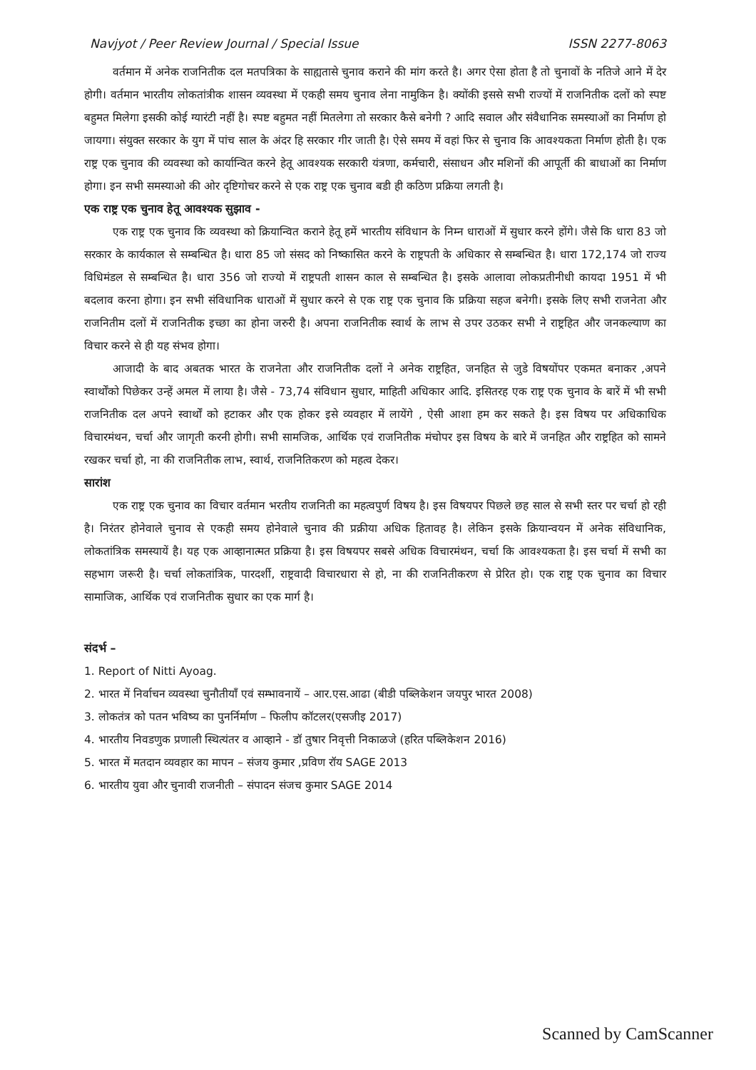Navjyot / Peer Review Journal / Special Issue ISSN 2277-8063
वर्तमान में अनेक राजनितीक दल मतपत्रिका के साह्यतासे चुनाव कराने की मांग करते है। अगर ऐसा होता है तो चुनावों के नतिजे आने में देर होगी। वर्तमान भारतीय लोकतांत्रीक शासन व्यवस्था में एकही समय चुनाव लेना नामुकिन है। क्योंकी इससे सभी राज्यों में राजनितीक दलों को स्पष्ट बहुमत मिलेगा इसकी कोई ग्यारंटी नहीं है। स्पष्ट बहुमत नहीं मितलेगा तो सरकार कैसे बनेगी ? आदि सवाल और संवैधानिक समस्याओं का निर्माण हो जायगा। संयुक्त सरकार के युग में पांच साल के अंदर हि सरकार गीर जाती है। ऐसे समय में वहां फिर से चुनाव कि आवश्यकता निर्माण होती है। एक राष्ट्र एक चुनाव की व्यवस्था को कार्यान्वित करने हेतू आवश्यक सरकारी यंत्रणा, कर्मचारी, संसाधन और मशिनों की आपूर्ती की बाधाओं का निर्माण होगा। इन सभी समस्याओ की ओर दृष्टिगोचर करने से एक राष्ट्र एक चुनाव बडी ही कठिण प्रक्रिया लगती है।
एक राष्ट्र एक चुनाव हेतू आवश्यक सुझाव -
एक राष्ट्र एक चुनाव कि व्यवस्था को क्रियान्वित कराने हेतू हमें भारतीय संविधान के निम्न धाराओं में सुधार करने होंगे। जैसे कि धारा 83 जो सरकार के कार्यकाल से सम्बन्धित है। धारा 85 जो संसद को निष्कासित करने के राष्ट्रपती के अधिकार से सम्बन्धित है। धारा 172,174 जो राज्य विधिमंडल से सम्बन्धित है। धारा 356 जो राज्यो में राष्ट्रपती शासन काल से सम्बन्धित है। इसके आलावा लोकप्रतीनीधी कायदा 1951 में भी बदलाव करना होगा। इन सभी संविधानिक धाराओं में सुधार करने से एक राष्ट्र एक चुनाव कि प्रक्रिया सहज बनेगी। इसके लिए सभी राजनेता और राजनितीम दलों में राजनितीक इच्छा का होना जरुरी है। अपना राजनितीक स्वार्थ के लाभ से उपर उठकर सभी ने राष्ट्रहित और जनकल्याण का विचार करने से ही यह संभव होगा।
आजादी के बाद अबतक भारत के राजनेता और राजनितीक दलों ने अनेक राष्ट्रहित, जनहित से जुडे विषयोंपर एकमत बनाकर ,अपने स्वार्थोंको पिछेकर उन्हें अमल में लाया है। जैसे - 73,74 संविधान सुधार, माहिती अधिकार आदि. इसितरह एक राष्ट्र एक चुनाव के बारें में भी सभी राजनितीक दल अपने स्वार्थों को हटाकर और एक होकर इसे व्यवहार में लायेंगे , ऐसी आशा हम कर सकते है। इस विषय पर अधिकाधिक विचारमंथन, चर्चा और जागृती करनी होगी। सभी सामजिक, आर्थिक एवं राजनितीक मंचोपर इस विषय के बारे में जनहित और राष्ट्रहित को सामने रखकर चर्चा हो, ना की राजनितीक लाभ, स्वार्थ, राजनितिकरण को महत्व देकर।
सारांश
एक राष्ट्र एक चुनाव का विचार वर्तमान भरतीय राजनिती का महत्वपुर्ण विषय है। इस विषयपर पिछले छह साल से सभी स्तर पर चर्चा हो रही है। निरंतर होनेवाले चुनाव से एकही समय होनेवाले चुनाव की प्रक्रीया अधिक हितावह है। लेकिन इसके क्रियान्वयन में अनेक संविधानिक, लोकतांत्रिक समस्यायें है। यह एक आव्हानात्मत प्रक्रिया है। इस विषयपर सबसे अधिक विचारमंथन, चर्चा कि आवश्यकता है। इस चर्चा में सभी का सहभाग जरूरी है। चर्चा लोकतांत्रिक, पारदर्शी, राष्ट्रवादी विचारधारा से हो, ना की राजनितीकरण से प्रेरित हो। एक राष्ट्र एक चुनाव का विचार सामाजिक, आर्थिक एवं राजनितीक सुधार का एक मार्ग है।
संदर्भ –
1. Report of Nitti Ayoag.
2. भारत में निर्वाचन व्यवस्था चुनौतीयाँ एवं सम्भावनायें – आर.एस.आढा (बीडी पब्लिकेशन जयपुर भारत 2008)
3. लोकतंत्र को पतन भविष्य का पुनर्निर्माण – फिलीप कॉटलर(एसजीइ 2017)
4. भारतीय निवडणुक प्रणाली स्थित्यंतर व आव्हाने - डॉ तुषार निवृत्ती निकाळजे (हरित पब्लिकेशन 2016)
5. भारत में मतदान व्यवहार का मापन – संजय कुमार ,प्रविण रॉय SAGE 2013
6. भारतीय युवा और चुनावी राजनीती – संपादन संजच कुमार SAGE 2014
Scanned by CamScanner